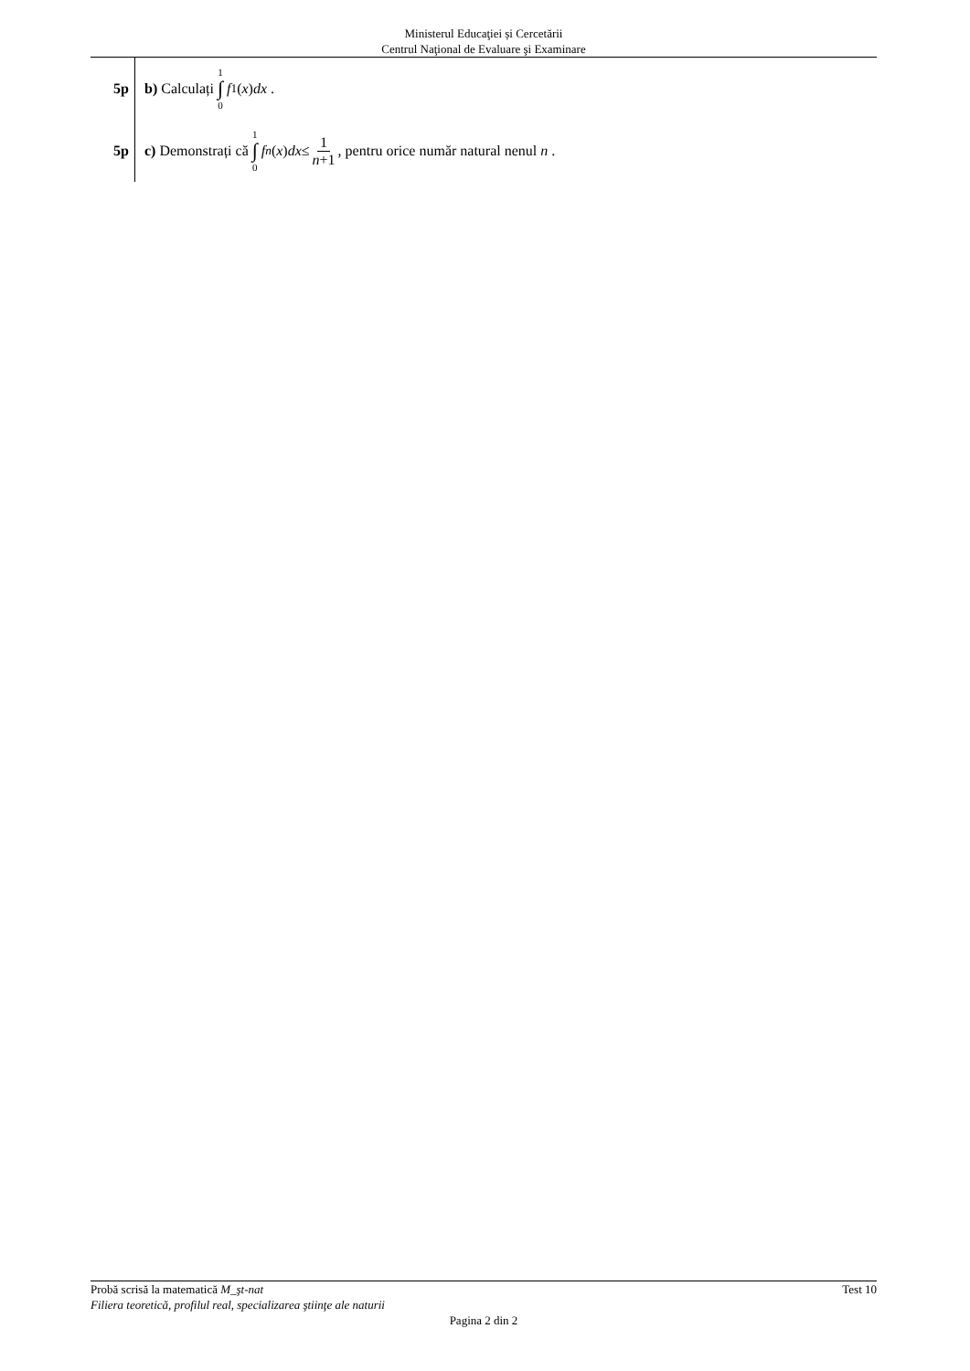Ministerul Educaţiei și Cercetării
Centrul Naţional de Evaluare şi Examinare
5p
b) Calculați 1 ∫ 0 f<sub>1</sub>(x) dx .
5p
c) Demonstrați că 1 ∫ 0 f<sub>n</sub> (x) dx ≤ 1 n+1, pentru orice număr natural nenul n .
Probă scrisă la matematică M_şt-nat Test 10
Filiera teoretică, profilul real, specializarea ştiinţe ale naturii
Pagina 2 din 2